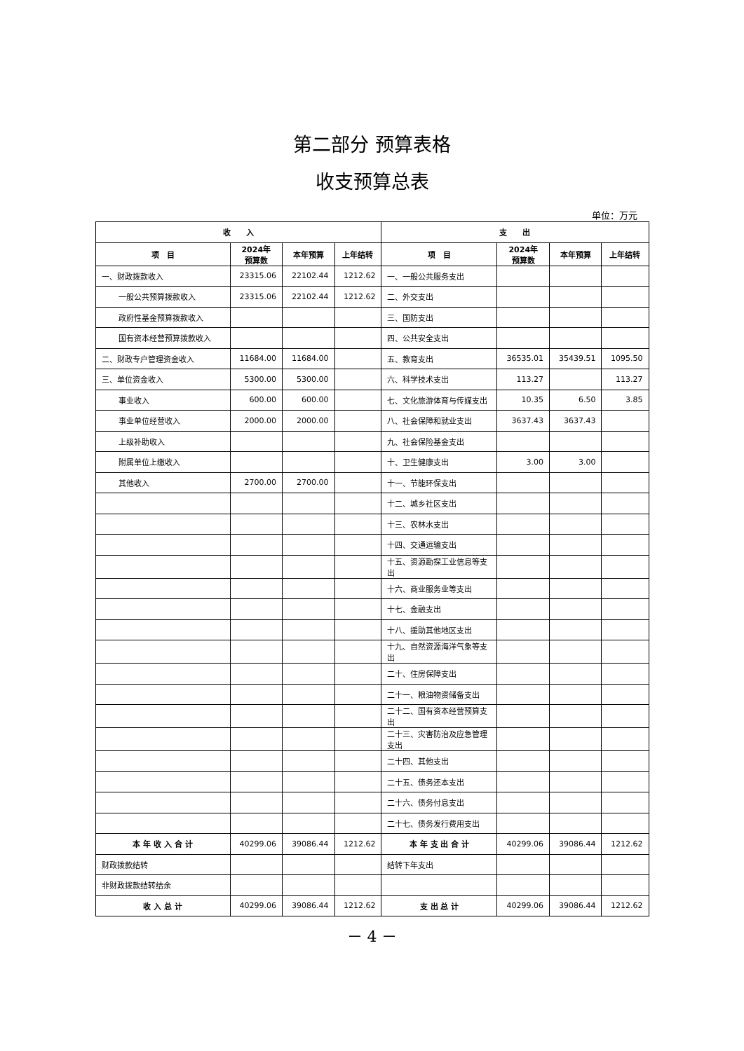第二部分 预算表格
收支预算总表
单位：万元
| 收 入 | | | | 支 出 | | | |
| --- | --- | --- | --- | --- | --- | --- | --- |
| 项 目 | 2024年 预算数 | 本年预算 | 上年结转 | 项 目 | 2024年 预算数 | 本年预算 | 上年结转 |
| 一、财政拨款收入 | 23315.06 | 22102.44 | 1212.62 | 一、一般公共服务支出 | | | |
| 一般公共预算拨款收入 | 23315.06 | 22102.44 | 1212.62 | 二、外交支出 | | | |
| 政府性基金预算拨款收入 | | | | 三、国防支出 | | | |
| 国有资本经营预算拨款收入 | | | | 四、公共安全支出 | | | |
| 二、财政专户管理资金收入 | 11684.00 | 11684.00 | | 五、教育支出 | 36535.01 | 35439.51 | 1095.50 |
| 三、单位资金收入 | 5300.00 | 5300.00 | | 六、科学技术支出 | 113.27 | | 113.27 |
| 事业收入 | 600.00 | 600.00 | | 七、文化旅游体育与传媒支出 | 10.35 | 6.50 | 3.85 |
| 事业单位经营收入 | 2000.00 | 2000.00 | | 八、社会保障和就业支出 | 3637.43 | 3637.43 | |
| 上级补助收入 | | | | 九、社会保险基金支出 | | | |
| 附属单位上缴收入 | | | | 十、卫生健康支出 | 3.00 | 3.00 | |
| 其他收入 | 2700.00 | 2700.00 | | 十一、节能环保支出 | | | |
| | | | | 十二、城乡社区支出 | | | |
| | | | | 十三、农林水支出 | | | |
| | | | | 十四、交通运输支出 | | | |
| | | | | 十五、资源勘探工业信息等支出 | | | |
| | | | | 十六、商业服务业等支出 | | | |
| | | | | 十七、金融支出 | | | |
| | | | | 十八、援助其他地区支出 | | | |
| | | | | 十九、自然资源海洋气象等支出 | | | |
| | | | | 二十、住房保障支出 | | | |
| | | | | 二十一、粮油物资储备支出 | | | |
| | | | | 二十二、国有资本经营预算支出 | | | |
| | | | | 二十三、灾害防治及应急管理支出 | | | |
| | | | | 二十四、其他支出 | | | |
| | | | | 二十五、债务还本支出 | | | |
| | | | | 二十六、债务付息支出 | | | |
| | | | | 二十七、债务发行费用支出 | | | |
| 本 年 收 入 合 计 | 40299.06 | 39086.44 | 1212.62 | 本 年 支 出 合 计 | 40299.06 | 39086.44 | 1212.62 |
| 财政拨款结转 | | | | 结转下年支出 | | | |
| 非财政拨款结转结余 | | | | | | | |
| 收 入 总 计 | 40299.06 | 39086.44 | 1212.62 | 支 出 总 计 | 40299.06 | 39086.44 | 1212.62 |
－ 4 －